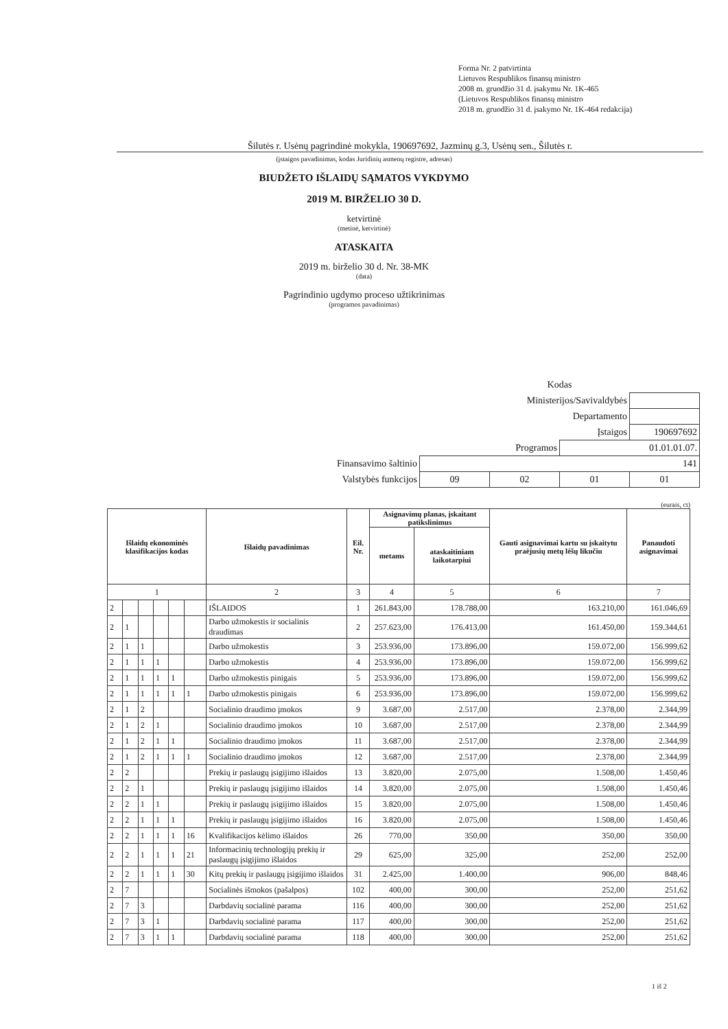Forma Nr. 2 patvirtinta
Lietuvos Respublikos finansų ministro
2008 m. gruodžio 31 d. įsakymu Nr. 1K-465
(Lietuvos Respublikos finansų ministro
2018 m. gruodžio 31 d. įsakymo Nr. 1K-464 redakcija)
Šilutės r. Usėnų pagrindinė mokykla, 190697692, Jazminų g.3, Usėnų sen., Šilutės r.
(įstaigos pavadinimas, kodas Juridinių asmenų registre, adresas)
BIUDŽETO IŠLAIDŲ SĄMATOS VYKDYMO
2019 M. BIRŽELIO 30 D.
ketvirtinė
(metinė, ketvirtinė)
ATASKAITA
2019 m. birželio 30 d. Nr. 38-MK
(data)
Pagrindinio ugdymo proceso užtikrinimas
(programos pavadinimas)
| | Kodas | | | |
| Ministerijos/Savivaldybės | | | | |
| Departamento | | | | |
| Įstaigos | | | | 190697692 |
| Programos | | | 01.01.01.07. | |
| Finansavimo šaltinio | 141 | | | |
| Valstybės funkcijos | 09 | 02 | 01 | 01 |
(eurais, ct)
| Išlaidų ekonominės klasifikacijos kodas | | | | | | Išlaidų pavadinimas | Eil. Nr. | Asignavimų planas, įskaitant patikslinimus | | Gauti asignavimai kartu su įskaitytu praėjusių metų lėšų likučiu | Panaudoti asignavimai |
| --- | --- | --- | --- | --- | --- | --- | --- | --- | --- | --- | --- |
| | | | | | | | | metams | ataskaitiniam laikotarpiui | | |
| 1 | | | | | | 2 | 3 | 4 | 5 | 6 | 7 |
| 2 | | | | | | IŠLAIDOS | 1 | 261.843,00 | 178.788,00 | 163.210,00 | 161.046,69 |
| 2 | 1 | | | | | Darbo užmokestis ir socialinis draudimas | 2 | 257.623,00 | 176.413,00 | 161.450,00 | 159.344,61 |
| 2 | 1 | 1 | | | | Darbo užmokestis | 3 | 253.936,00 | 173.896,00 | 159.072,00 | 156.999,62 |
| 2 | 1 | 1 | 1 | | | Darbo užmokestis | 4 | 253.936,00 | 173.896,00 | 159.072,00 | 156.999,62 |
| 2 | 1 | 1 | 1 | 1 | | Darbo užmokestis pinigais | 5 | 253.936,00 | 173.896,00 | 159.072,00 | 156.999,62 |
| 2 | 1 | 1 | 1 | 1 | 1 | Darbo užmokestis pinigais | 6 | 253.936,00 | 173.896,00 | 159.072,00 | 156.999,62 |
| 2 | 1 | 2 | | | | Socialinio draudimo įmokos | 9 | 3.687,00 | 2.517,00 | 2.378,00 | 2.344,99 |
| 2 | 1 | 2 | 1 | | | Socialinio draudimo įmokos | 10 | 3.687,00 | 2.517,00 | 2.378,00 | 2.344,99 |
| 2 | 1 | 2 | 1 | 1 | | Socialinio draudimo įmokos | 11 | 3.687,00 | 2.517,00 | 2.378,00 | 2.344,99 |
| 2 | 1 | 2 | 1 | 1 | 1 | Socialinio draudimo įmokos | 12 | 3.687,00 | 2.517,00 | 2.378,00 | 2.344,99 |
| 2 | 2 | | | | | Prekių ir paslaugų įsigijimo išlaidos | 13 | 3.820,00 | 2.075,00 | 1.508,00 | 1.450,46 |
| 2 | 2 | 1 | | | | Prekių ir paslaugų įsigijimo išlaidos | 14 | 3.820,00 | 2.075,00 | 1.508,00 | 1.450,46 |
| 2 | 2 | 1 | 1 | | | Prekių ir paslaugų įsigijimo išlaidos | 15 | 3.820,00 | 2.075,00 | 1.508,00 | 1.450,46 |
| 2 | 2 | 1 | 1 | 1 | | Prekių ir paslaugų įsigijimo išlaidos | 16 | 3.820,00 | 2.075,00 | 1.508,00 | 1.450,46 |
| 2 | 2 | 1 | 1 | 1 | 16 | Kvalifikacijos kėlimo išlaidos | 26 | 770,00 | 350,00 | 350,00 | 350,00 |
| 2 | 2 | 1 | 1 | 1 | 21 | Informacinių technologijų prekių ir paslaugų įsigijimo išlaidos | 29 | 625,00 | 325,00 | 252,00 | 252,00 |
| 2 | 2 | 1 | 1 | 1 | 30 | Kitų prekių ir paslaugų įsigijimo išlaidos | 31 | 2.425,00 | 1.400,00 | 906,00 | 848,46 |
| 2 | 7 | | | | | Socialinės išmokos (pašalpos) | 102 | 400,00 | 300,00 | 252,00 | 251,62 |
| 2 | 7 | 3 | | | | Darbdavių socialinė parama | 116 | 400,00 | 300,00 | 252,00 | 251,62 |
| 2 | 7 | 3 | 1 | | | Darbdavių socialinė parama | 117 | 400,00 | 300,00 | 252,00 | 251,62 |
| 2 | 7 | 3 | 1 | 1 | | Darbdavių socialinė parama | 118 | 400,00 | 300,00 | 252,00 | 251,62 |
1 iš 2